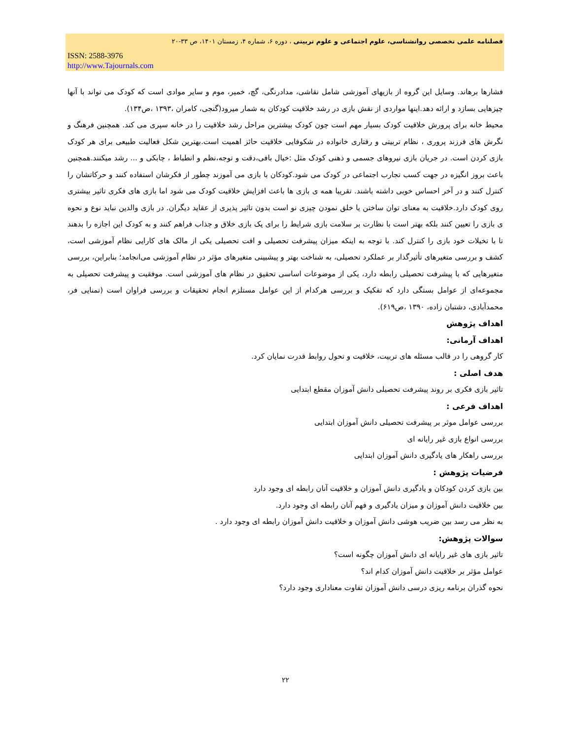فصلنامه علمی تخصصی روانشناسی، علوم اجتماعی و علوم تربیتی ، دوره ۶، شماره ۴، زمستان ۱۴۰۱، ص ۳۳-۲۰
ISSN: 2588-3976
http://www.Tajournals.com
فشارها برهاند. وسایل این گروه از بازیهای آموزشی شامل نقاشی، مدادرنگی، گچ، خمیر، موم و سایر موادی است که کودک می تواند با آنها چیزهایی بسازد و ارائه دهد.اینها مواردی از نقش بازی در رشد خلاقیت کودکان به شمار میرود(گنجی، کامران ،۱۳۹۳ ،ص۱۳۴).
محیط خانه برای پرورش خلاقیت کودک بسیار مهم است چون کودک بیشترین مراحل رشد خلاقیت را در خانه سپری می کند. همچنین فرهنگ و نگرش های فرزند پروری ، نظام تربیتی و رفتاری خانواده در شکوفایی خلاقیت حائز اهمیت است.بهترین شکل فعالیت طبیعی برای هر کودک بازی کردن است. در جریان بازی نیروهای جسمی و ذهنی کودک مثل :خیال بافی،دقت و توجه،نظم و انطباط ، چابکی و ... رشد میکنند.همچنین باعث بروز انگیزه در جهت کسب تجارب اجتماعی در کودک می شود.کودکان با بازی می آموزند چطور از فکرشان استفاده کنند و حرکاتشان را کنترل کنند و در آخر احساس خوبی داشته باشند. تقریبا همه ی بازی ها باعث افزایش خلاقیت کودک می شود اما بازی های فکری تاثیر بیشتری روی کودک دارد.خلاقیت به معنای توان ساختن یا خلق نمودن چیزی نو است بدون تاثیر پذیری از عقاید دیگران. در بازی والدین نباید نوع و نحوه ی بازی را تعیین کنند بلکه بهتر است با نظارت بر سلامت بازی شرایط را برای یک بازی خلاق و جذاب فراهم کنند و به کودک این اجازه را بدهند تا با تخیلات خود بازی را کنترل کند. با توجه به اینکه میزان پیشرفت تحصیلی و افت تحصیلی یکی از مالک های کارایی نظام آموزشی است، کشف و بررسی متغیرهای تأثیرگذار بر عملکرد تحصیلی، به شناخت بهتر و پیشبینی متغیرهای مؤثر در نظام آموزشی می‌انجامد؛ بنابراین، بررسی متغیرهایی که با پیشرفت تحصیلی رابطه دارد، یکی از موضوعات اساسی تحقیق در نظام های آموزشی است. موفقیت و پیشرفت تحصیلی به مجموعه‌ای از عوامل بستگی دارد که تفکیک و بررسی هرکدام از این عوامل مستلزم انجام تحقیقات و بررسی فراوان است (تمنایی فر، محمدآبادی، دشتبان زاده، ۱۳۹۰ ،ص۶۱۹).
اهداف پژوهش
اهداف آرمانی:
کار گروهی را در قالب مسئله های تربیت، خلاقیت و تحول روابط قدرت نمایان کرد.
هدف اصلی :
تاثیر بازی فکری بر روند پیشرفت تحصیلی دانش آموزان مقطع ابتدایی
اهداف فرعی :
بررسی عوامل موثر بر پیشرفت تحصیلی دانش آموزان ابتدایی
بررسی انواع بازی غیر رایانه ای
بررسی راهکار های یادگیری دانش آموزان ابتدایی
فرضیات پژوهش :
بین بازی کردن کودکان و یادگیری دانش آموزان و خلاقیت آنان رابطه ای وجود دارد
بین خلاقیت دانش آموزان و میزان یادگیری و فهم آنان رابطه ای وجود دارد.
به نظر می رسد بین ضریب هوشی دانش آموزان و خلاقیت دانش آموزان رابطه ای وجود دارد .
سوالات پژوهش:
تاثیر بازی های غیر رایانه ای دانش آموزان چگونه است؟
عوامل مؤثر بر خلاقیت دانش آموزان کدام اند؟
نحوه گذران برنامه ریزی درسی دانش آموزان تفاوت معناداری وجود دارد؟
۲۲